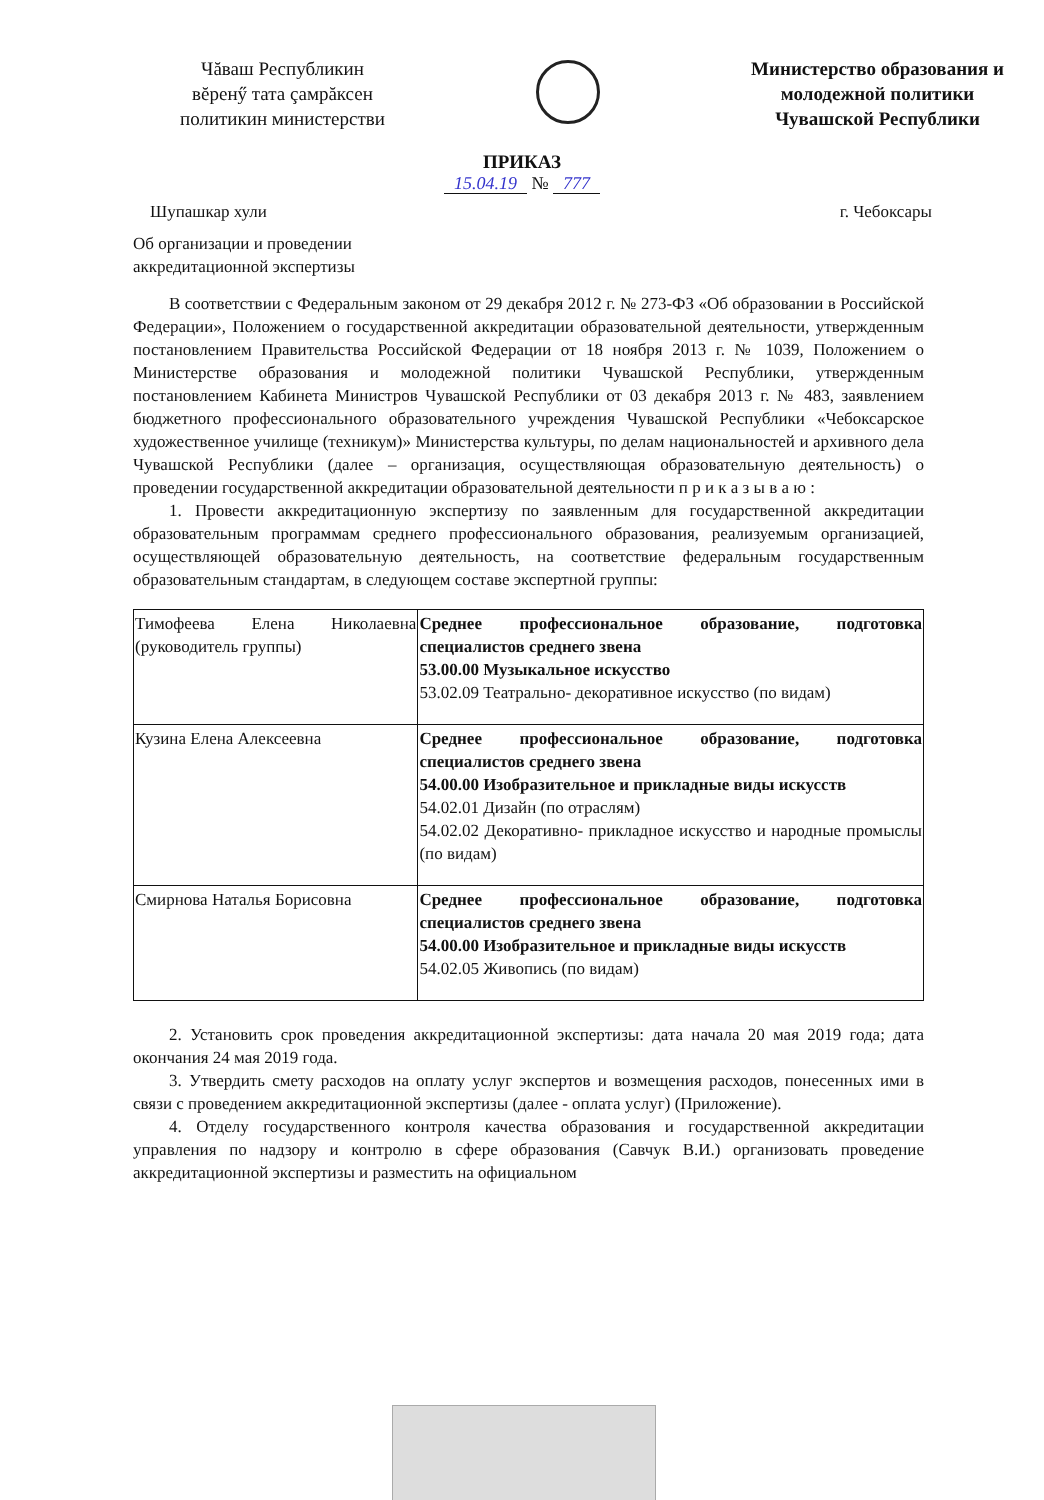Чăваш Республикин
вĕренӳ тата çамрăксен
политикин министерстви
Министерство образования и
молодежной политики
Чувашской Республики
ПРИКАЗ
15.04.19 № 777
Шупашкар хули г. Чебоксары
Об организации и проведении
аккредитационной экспертизы
В соответствии с Федеральным законом от 29 декабря 2012 г. № 273-ФЗ «Об образовании в Российской Федерации», Положением о государственной аккредитации образовательной деятельности, утвержденным постановлением Правительства Российской Федерации от 18 ноября 2013 г. № 1039, Положением о Министерстве образования и молодежной политики Чувашской Республики, утвержденным постановлением Кабинета Министров Чувашской Республики от 03 декабря 2013 г. № 483, заявлением бюджетного профессионального образовательного учреждения Чувашской Республики «Чебоксарское художественное училище (техникум)» Министерства культуры, по делам национальностей и архивного дела Чувашской Республики (далее – организация, осуществляющая образовательную деятельность) о проведении государственной аккредитации образовательной деятельности п р и к а з ы в а ю :
1. Провести аккредитационную экспертизу по заявленным для государственной аккредитации образовательным программам среднего профессионального образования, реализуемым организацией, осуществляющей образовательную деятельность, на соответствие федеральным государственным образовательным стандартам, в следующем составе экспертной группы:
| Тимофеева Елена Николаевна (руководитель группы) | Среднее профессиональное образование, подготовка специалистов среднего звена 53.00.00 Музыкальное искусство 53.02.09 Театрально- декоративное искусство (по видам) |
| Кузина Елена Алексеевна | Среднее профессиональное образование, подготовка специалистов среднего звена 54.00.00 Изобразительное и прикладные виды искусств 54.02.01 Дизайн (по отраслям) 54.02.02 Декоративно- прикладное искусство и народные промыслы (по видам) |
| Смирнова Наталья Борисовна | Среднее профессиональное образование, подготовка специалистов среднего звена 54.00.00 Изобразительное и прикладные виды искусств 54.02.05 Живопись (по видам) |
2. Установить срок проведения аккредитационной экспертизы: дата начала 20 мая 2019 года; дата окончания 24 мая 2019 года.
3. Утвердить смету расходов на оплату услуг экспертов и возмещения расходов, понесенных ими в связи с проведением аккредитационной экспертизы (далее - оплата услуг) (Приложение).
4. Отделу государственного контроля качества образования и государственной аккредитации управления по надзору и контролю в сфере образования (Савчук В.И.) организовать проведение аккредитационной экспертизы и разместить на официальном